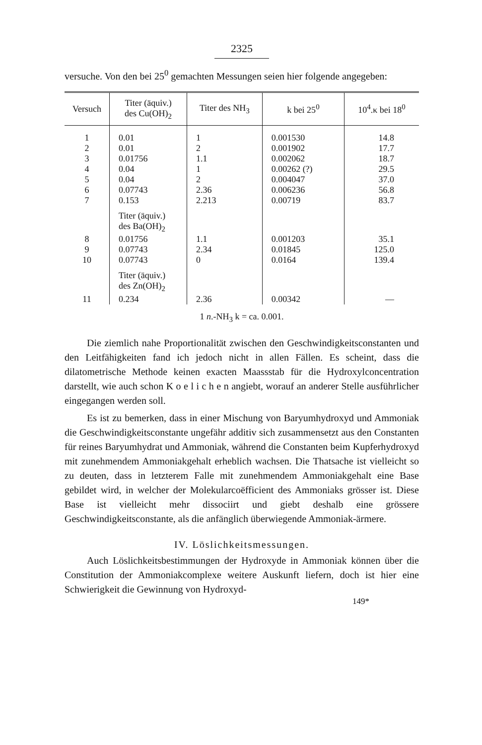2325
versuche. Von den bei 25<sup>0</sup> gemachten Messungen seien hier folgende angegeben:
| Versuch | Titer (äquiv.) des Cu(OH)<sub>2</sub> | Titer des NH<sub>3</sub> | k bei 25<sup>0</sup> | 10<sup>4</sup>.κ bei 18<sup>0</sup> |
| --- | --- | --- | --- | --- |
| 1 2 3 4 5 6 7 | 0.01 0.01 0.01756 0.04 0.04 0.07743 0.153 | 1 2 1.1 1 2 2.36 2.213 | 0.001530 0.001902 0.002062 0.00262 (?) 0.004047 0.006236 0.00719 | 14.8 17.7 18.7 29.5 37.0 56.8 83.7 |
| | Titer (äquiv.) des Ba(OH)<sub>2</sub> | | | |
| 8 9 10 | 0.01756 0.07743 0.07743 | 1.1 2.34 0 | 0.001203 0.01845 0.0164 | 35.1 125.0 139.4 |
| | Titer (äquiv.) des Zn(OH)<sub>2</sub> | | | |
| 11 | 0.234 | 2.36 | 0.00342 | — |
1 n.-NH<sub>3</sub> k = ca. 0.001.
Die ziemlich nahe Proportionalität zwischen den Geschwindigkeitsconstanten und den Leitfähigkeiten fand ich jedoch nicht in allen Fällen. Es scheint, dass die dilatometrische Methode keinen exacten Maassstab für die Hydroxylconcentration darstellt, wie auch schon K o e l i c h e n angiebt, worauf an anderer Stelle ausführlicher eingegangen werden soll.
Es ist zu bemerken, dass in einer Mischung von Baryumhydroxyd und Ammoniak die Geschwindigkeitsconstante ungefähr additiv sich zusammensetzt aus den Constanten für reines Baryumhydrat und Ammoniak, während die Constanten beim Kupferhydroxyd mit zunehmendem Ammoniakgehalt erheblich wachsen. Die Thatsache ist vielleicht so zu deuten, dass in letzterem Falle mit zunehmendem Ammoniakgehalt eine Base gebildet wird, in welcher der Molekularcoëfficient des Ammoniaks grösser ist. Diese Base ist vielleicht mehr dissociirt und giebt deshalb eine grössere Geschwindigkeitsconstante, als die anfänglich überwiegende Ammoniak-ärmere.
IV. Löslichkeitsmessungen.
Auch Löslichkeitsbestimmungen der Hydroxyde in Ammoniak können über die Constitution der Ammoniakcomplexe weitere Auskunft liefern, doch ist hier eine Schwierigkeit die Gewinnung von Hydroxyd-
149*